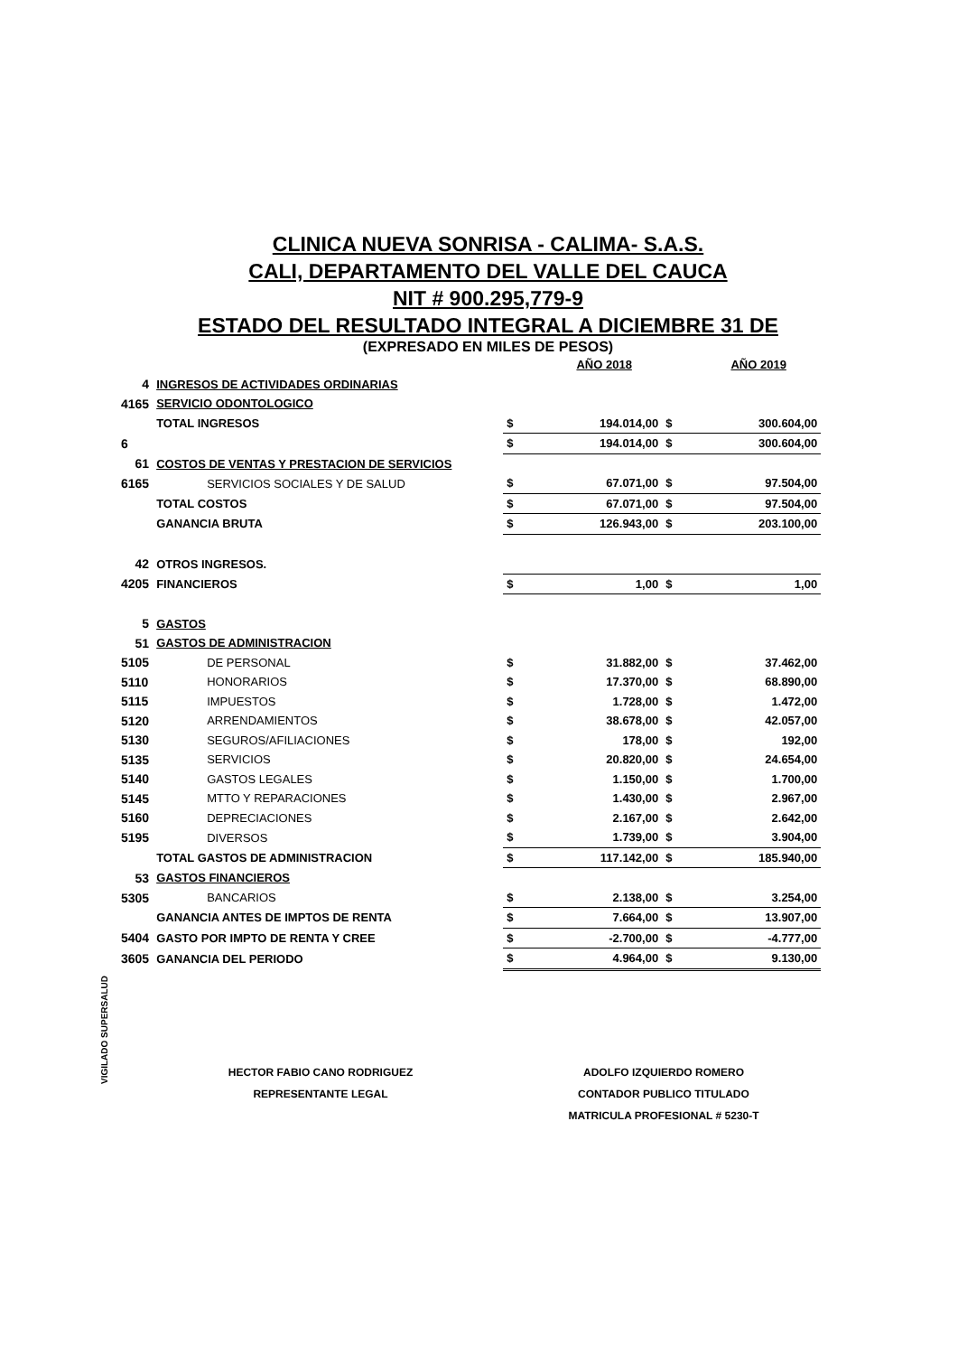CLINICA NUEVA SONRISA - CALIMA- S.A.S.
CALI, DEPARTAMENTO DEL VALLE DEL CAUCA
NIT # 900.295,779-9
ESTADO DEL RESULTADO INTEGRAL A DICIEMBRE 31 DE
(EXPRESADO EN MILES DE PESOS)
| | | | AÑO 2018 | | AÑO 2019 |
| 4 | INGRESOS DE ACTIVIDADES ORDINARIAS | | | | |
| 4165 | SERVICIO ODONTOLOGICO | | | | |
| | TOTAL INGRESOS | $ | 194.014,00 | $ | 300.604,00 |
| 6 | | $ | 194.014,00 | $ | 300.604,00 |
| 61 | COSTOS DE VENTAS Y PRESTACION DE SERVICIOS | | | | |
| 6165 | SERVICIOS SOCIALES Y DE SALUD | $ | 67.071,00 | $ | 97.504,00 |
| | TOTAL COSTOS | $ | 67.071,00 | $ | 97.504,00 |
| | GANANCIA BRUTA | $ | 126.943,00 | $ | 203.100,00 |
| 42 | OTROS INGRESOS. | | | | |
| 4205 | FINANCIEROS | $ | 1,00 | $ | 1,00 |
| 5 | GASTOS | | | | |
| 51 | GASTOS DE ADMINISTRACION | | | | |
| 5105 | DE PERSONAL | $ | 31.882,00 | $ | 37.462,00 |
| 5110 | HONORARIOS | $ | 17.370,00 | $ | 68.890,00 |
| 5115 | IMPUESTOS | $ | 1.728,00 | $ | 1.472,00 |
| 5120 | ARRENDAMIENTOS | $ | 38.678,00 | $ | 42.057,00 |
| 5130 | SEGUROS/AFILIACIONES | $ | 178,00 | $ | 192,00 |
| 5135 | SERVICIOS | $ | 20.820,00 | $ | 24.654,00 |
| 5140 | GASTOS LEGALES | $ | 1.150,00 | $ | 1.700,00 |
| 5145 | MTTO Y REPARACIONES | $ | 1.430,00 | $ | 2.967,00 |
| 5160 | DEPRECIACIONES | $ | 2.167,00 | $ | 2.642,00 |
| 5195 | DIVERSOS | $ | 1.739,00 | $ | 3.904,00 |
| | TOTAL GASTOS DE ADMINISTRACION | $ | 117.142,00 | $ | 185.940,00 |
| 53 | GASTOS FINANCIEROS | | | | |
| 5305 | BANCARIOS | $ | 2.138,00 | $ | 3.254,00 |
| | GANANCIA ANTES DE IMPTOS DE RENTA | $ | 7.664,00 | $ | 13.907,00 |
| 5404 | GASTO POR IMPTO DE RENTA Y CREE | $ | -2.700,00 | $ | -4.777,00 |
| 3605 | GANANCIA DEL PERIODO | $ | 4.964,00 | $ | 9.130,00 |
VIGILADO SUPERSALUD
HECTOR FABIO CANO RODRIGUEZ
REPRESENTANTE LEGAL
ADOLFO IZQUIERDO ROMERO
CONTADOR PUBLICO TITULADO
MATRICULA PROFESIONAL # 5230-T